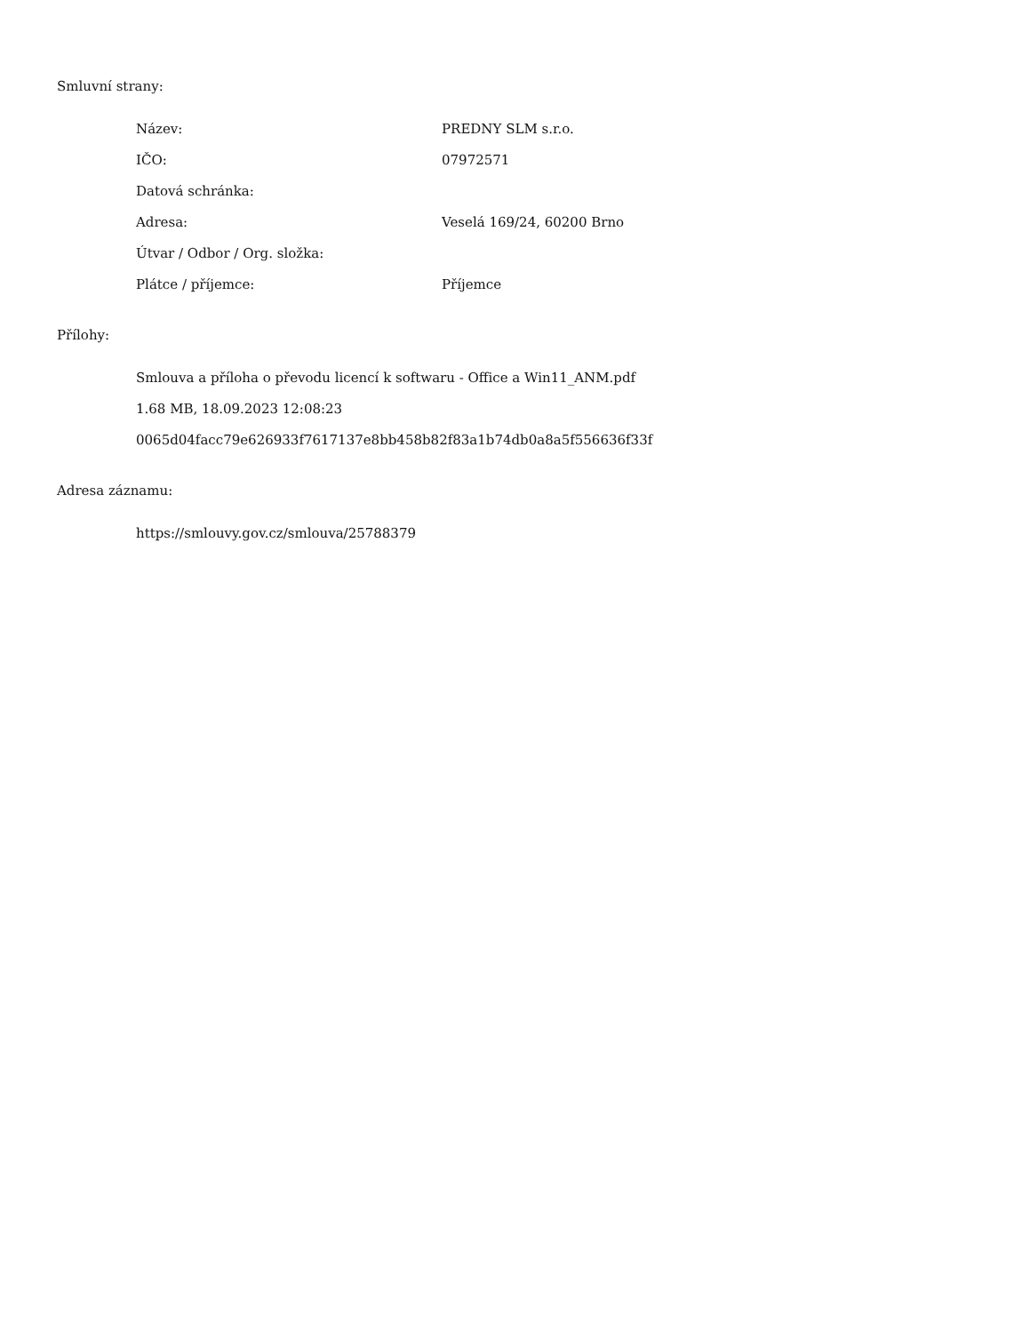Smluvní strany:
| Název: | PREDNY SLM s.r.o. |
| IČO: | 07972571 |
| Datová schránka: | |
| Adresa: | Veselá 169/24, 60200 Brno |
| Útvar / Odbor / Org. složka: | |
| Plátce / příjemce: | Příjemce |
Přílohy:
Smlouva a příloha o převodu licencí k softwaru - Office a Win11_ANM.pdf
1.68 MB, 18.09.2023 12:08:23
0065d04facc79e626933f7617137e8bb458b82f83a1b74db0a8a5f556636f33f
Adresa záznamu:
https://smlouvy.gov.cz/smlouva/25788379